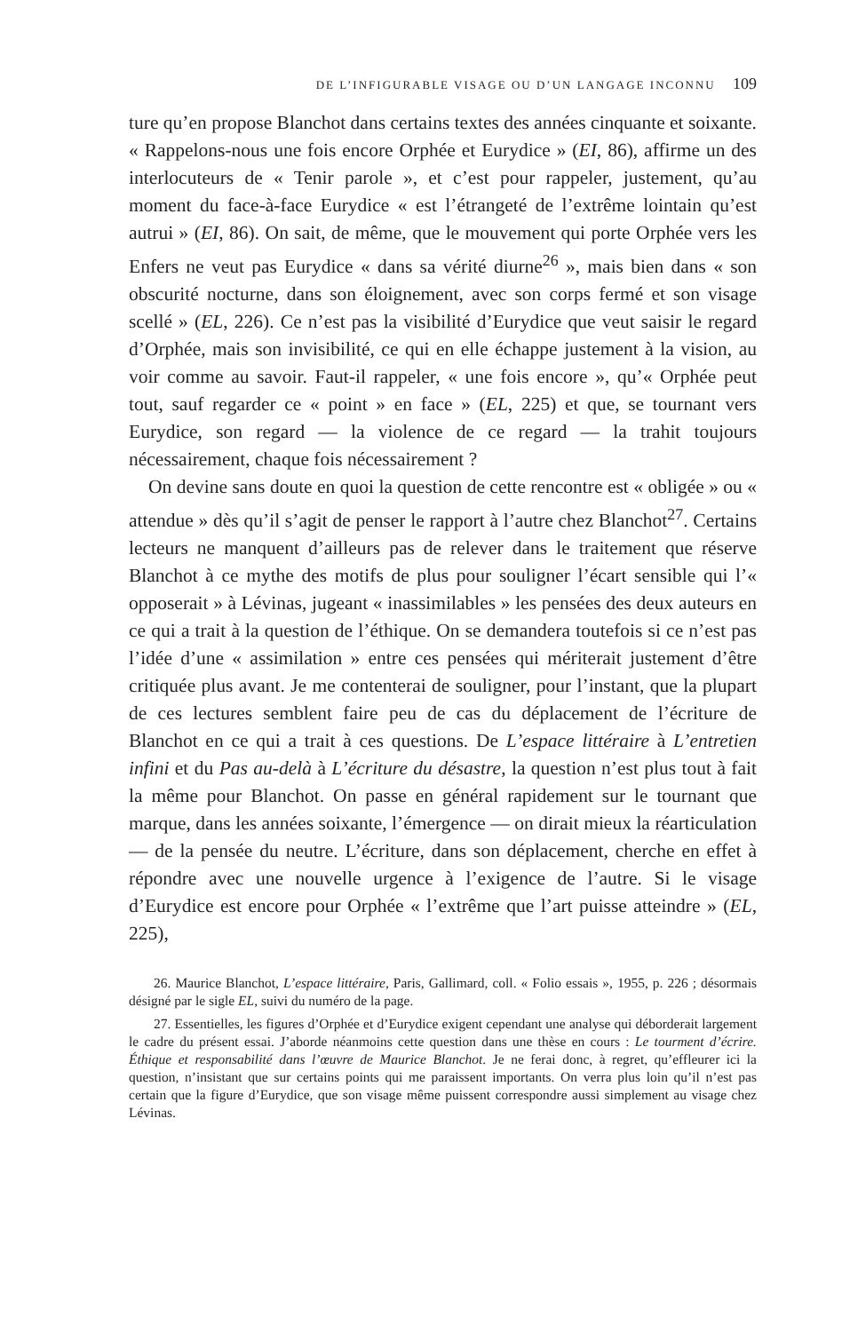DE L’INFIGURABLE VISAGE OU D’UN LANGAGE INCONNU 109
ture qu’en propose Blanchot dans certains textes des années cinquante et soixante. « Rappelons-nous une fois encore Orphée et Eurydice » (EI, 86), affirme un des interlocuteurs de « Tenir parole », et c’est pour rappeler, justement, qu’au moment du face-à-face Eurydice « est l’étrangeté de l’extrême lointain qu’est autrui » (EI, 86). On sait, de même, que le mouvement qui porte Orphée vers les Enfers ne veut pas Eurydice « dans sa vérité diurne<sup>26</sup> », mais bien dans « son obscurité nocturne, dans son éloignement, avec son corps fermé et son visage scellé » (EL, 226). Ce n’est pas la visibilité d’Eurydice que veut saisir le regard d’Orphée, mais son invisibilité, ce qui en elle échappe justement à la vision, au voir comme au savoir. Faut-il rappeler, « une fois encore », qu’« Orphée peut tout, sauf regarder ce « point » en face » (EL, 225) et que, se tournant vers Eurydice, son regard — la violence de ce regard — la trahit toujours nécessairement, chaque fois nécessairement ?
On devine sans doute en quoi la question de cette rencontre est « obligée » ou « attendue » dès qu’il s’agit de penser le rapport à l’autre chez Blanchot<sup>27</sup>. Certains lecteurs ne manquent d’ailleurs pas de relever dans le traitement que réserve Blanchot à ce mythe des motifs de plus pour souligner l’écart sensible qui l’« opposerait » à Lévinas, jugeant « inassimilables » les pensées des deux auteurs en ce qui a trait à la question de l’éthique. On se demandera toutefois si ce n’est pas l’idée d’une « assimilation » entre ces pensées qui mériterait justement d’être critiquée plus avant. Je me contenterai de souligner, pour l’instant, que la plupart de ces lectures semblent faire peu de cas du déplacement de l’écriture de Blanchot en ce qui a trait à ces questions. De L’espace littéraire à L’entretien infini et du Pas au-delà à L’écriture du désastre, la question n’est plus tout à fait la même pour Blanchot. On passe en général rapidement sur le tournant que marque, dans les années soixante, l’émergence — on dirait mieux la réarticulation — de la pensée du neutre. L’écriture, dans son déplacement, cherche en effet à répondre avec une nouvelle urgence à l’exigence de l’autre. Si le visage d’Eurydice est encore pour Orphée « l’extrême que l’art puisse atteindre » (EL, 225),
26. Maurice Blanchot, L’espace littéraire, Paris, Gallimard, coll. « Folio essais », 1955, p. 226 ; désormais désigné par le sigle EL, suivi du numéro de la page.
27. Essentielles, les figures d’Orphée et d’Eurydice exigent cependant une analyse qui déborderait largement le cadre du présent essai. J’aborde néanmoins cette question dans une thèse en cours : Le tourment d’écrire. Éthique et responsabilité dans l’œuvre de Maurice Blanchot. Je ne ferai donc, à regret, qu’effleurer ici la question, n’insistant que sur certains points qui me paraissent importants. On verra plus loin qu’il n’est pas certain que la figure d’Eurydice, que son visage même puissent correspondre aussi simplement au visage chez Lévinas.